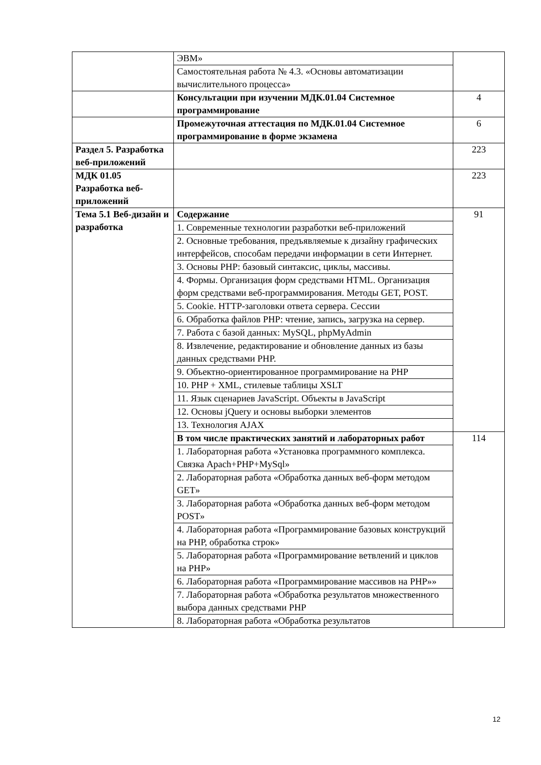| | ЭВМ» | |
| | Самостоятельная работа № 4.3. «Основы автоматизации вычислительного процесса» | |
| | Консультации при изучении МДК.01.04 Системное программирование | 4 |
| | Промежуточная аттестация по МДК.01.04 Системное программирование в форме экзамена | 6 |
| Раздел 5. Разработка веб-приложений | | 223 |
| МДК 01.05 Разработка веб-приложений | | 223 |
| Тема 5.1 Веб-дизайн и разработка | Содержание | 91 |
| | 1. Современные технологии разработки веб-приложений | |
| | 2. Основные требования, предъявляемые к дизайну графических интерфейсов, способам передачи информации в сети Интернет. | |
| | 3. Основы PHP: базовый синтаксис, циклы, массивы. | |
| | 4. Формы. Организация форм средствами HTML. Организация форм средствами веб-программирования. Методы GET, POST. | |
| | 5. Cookie. HTTP-заголовки ответа сервера. Сессии | |
| | 6. Обработка файлов PHP: чтение, запись, загрузка на сервер. | |
| | 7. Работа с базой данных: MySQL, phpMyAdmin | |
| | 8. Извлечение, редактирование и обновление данных из базы данных средствами PHP. | |
| | 9. Объектно-ориентированное программирование на PHP | |
| | 10. PHP + XML, стилевые таблицы XSLT | |
| | 11. Язык сценариев JavaScript. Объекты в JavaScript | |
| | 12. Основы jQuery и основы выборки элементов | |
| | 13. Технология AJAX | |
| | В том числе практических занятий и лабораторных работ | 114 |
| | 1. Лабораторная работа «Установка программного комплекса. Связка Apach+PHP+MySql» | |
| | 2. Лабораторная работа «Обработка данных веб-форм методом GET» | |
| | 3. Лабораторная работа «Обработка данных веб-форм методом POST» | |
| | 4. Лабораторная работа «Программирование базовых конструкций на PHP, обработка строк» | |
| | 5. Лабораторная работа «Программирование ветвлений и циклов на PHP» | |
| | 6. Лабораторная работа «Программирование массивов на PHP»» | |
| | 7. Лабораторная работа «Обработка результатов множественного выбора данных средствами PHP | |
| | 8. Лабораторная работа «Обработка результатов | |
12